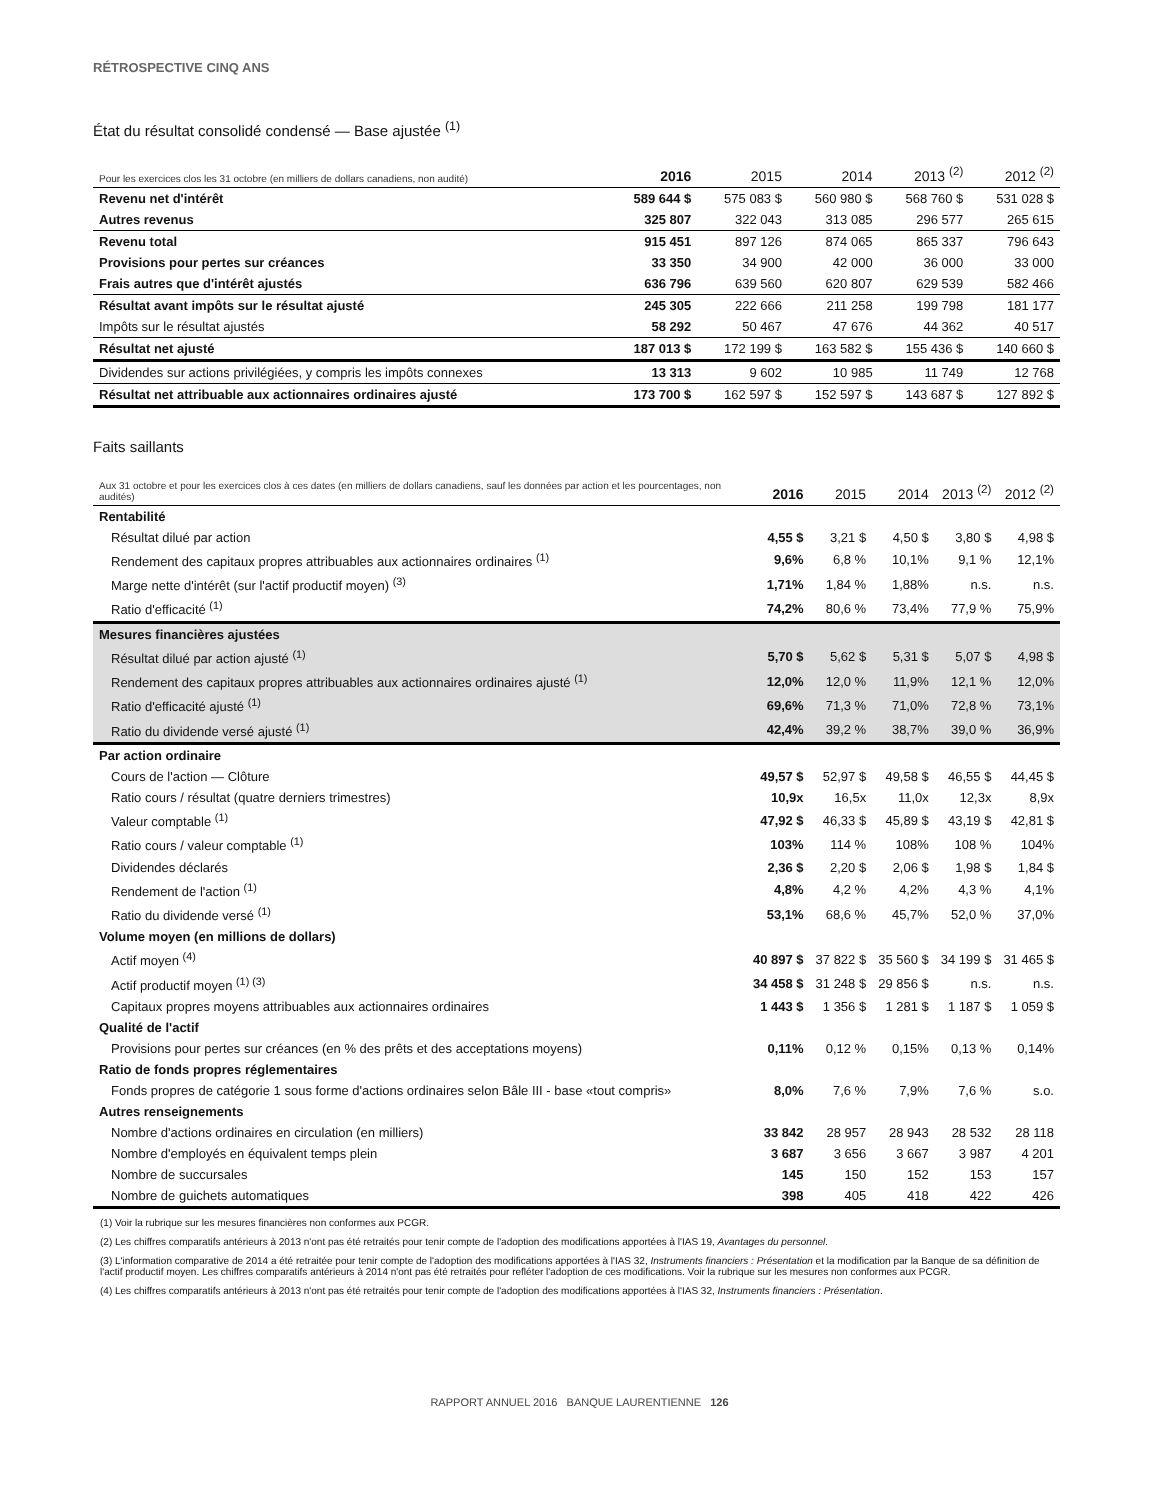RÉTROSPECTIVE CINQ ANS
État du résultat consolidé condensé — Base ajustée <sup>(1)</sup>
| Pour les exercices clos les 31 octobre (en milliers de dollars canadiens, non audité) | 2016 | 2015 | 2014 | 2013 <sup>(2)</sup> | 2012 <sup>(2)</sup> |
| --- | --- | --- | --- | --- | --- |
| Revenu net d'intérêt | 589 644 $ | 575 083 $ | 560 980 $ | 568 760 $ | 531 028 $ |
| Autres revenus | 325 807 | 322 043 | 313 085 | 296 577 | 265 615 |
| Revenu total | 915 451 | 897 126 | 874 065 | 865 337 | 796 643 |
| Provisions pour pertes sur créances | 33 350 | 34 900 | 42 000 | 36 000 | 33 000 |
| Frais autres que d'intérêt ajustés | 636 796 | 639 560 | 620 807 | 629 539 | 582 466 |
| Résultat avant impôts sur le résultat ajusté | 245 305 | 222 666 | 211 258 | 199 798 | 181 177 |
| Impôts sur le résultat ajustés | 58 292 | 50 467 | 47 676 | 44 362 | 40 517 |
| Résultat net ajusté | 187 013 $ | 172 199 $ | 163 582 $ | 155 436 $ | 140 660 $ |
| Dividendes sur actions privilégiées, y compris les impôts connexes | 13 313 | 9 602 | 10 985 | 11 749 | 12 768 |
| Résultat net attribuable aux actionnaires ordinaires ajusté | 173 700 $ | 162 597 $ | 152 597 $ | 143 687 $ | 127 892 $ |
Faits saillants
| Aux 31 octobre et pour les exercices clos à ces dates (en milliers de dollars canadiens, sauf les données par action et les pourcentages, non audités) | 2016 | 2015 | 2014 | 2013 <sup>(2)</sup> | 2012 <sup>(2)</sup> |
| --- | --- | --- | --- | --- | --- |
| Rentabilité | | | | | |
| Résultat dilué par action | 4,55 $ | 3,21 $ | 4,50 $ | 3,80 $ | 4,98 $ |
| Rendement des capitaux propres attribuables aux actionnaires ordinaires <sup>(1)</sup> | 9,6% | 6,8 % | 10,1% | 9,1 % | 12,1% |
| Marge nette d'intérêt (sur l'actif productif moyen) <sup>(3)</sup> | 1,71% | 1,84 % | 1,88% | n.s. | n.s. |
| Ratio d'efficacité <sup>(1)</sup> | 74,2% | 80,6 % | 73,4% | 77,9 % | 75,9% |
| Mesures financières ajustées | | | | | |
| Résultat dilué par action ajusté <sup>(1)</sup> | 5,70 $ | 5,62 $ | 5,31 $ | 5,07 $ | 4,98 $ |
| Rendement des capitaux propres attribuables aux actionnaires ordinaires ajusté <sup>(1)</sup> | 12,0% | 12,0 % | 11,9% | 12,1 % | 12,0% |
| Ratio d'efficacité ajusté <sup>(1)</sup> | 69,6% | 71,3 % | 71,0% | 72,8 % | 73,1% |
| Ratio du dividende versé ajusté <sup>(1)</sup> | 42,4% | 39,2 % | 38,7% | 39,0 % | 36,9% |
| Par action ordinaire | | | | | |
| Cours de l'action — Clôture | 49,57 $ | 52,97 $ | 49,58 $ | 46,55 $ | 44,45 $ |
| Ratio cours / résultat (quatre derniers trimestres) | 10,9x | 16,5x | 11,0x | 12,3x | 8,9x |
| Valeur comptable <sup>(1)</sup> | 47,92 $ | 46,33 $ | 45,89 $ | 43,19 $ | 42,81 $ |
| Ratio cours / valeur comptable <sup>(1)</sup> | 103% | 114 % | 108% | 108 % | 104% |
| Dividendes déclarés | 2,36 $ | 2,20 $ | 2,06 $ | 1,98 $ | 1,84 $ |
| Rendement de l'action <sup>(1)</sup> | 4,8% | 4,2 % | 4,2% | 4,3 % | 4,1% |
| Ratio du dividende versé <sup>(1)</sup> | 53,1% | 68,6 % | 45,7% | 52,0 % | 37,0% |
| Volume moyen (en millions de dollars) | | | | | |
| Actif moyen <sup>(4)</sup> | 40 897 $ | 37 822 $ | 35 560 $ | 34 199 $ | 31 465 $ |
| Actif productif moyen <sup>(1) (3)</sup> | 34 458 $ | 31 248 $ | 29 856 $ | n.s. | n.s. |
| Capitaux propres moyens attribuables aux actionnaires ordinaires | 1 443 $ | 1 356 $ | 1 281 $ | 1 187 $ | 1 059 $ |
| Qualité de l'actif | | | | | |
| Provisions pour pertes sur créances (en % des prêts et des acceptations moyens) | 0,11% | 0,12 % | 0,15% | 0,13 % | 0,14% |
| Ratio de fonds propres réglementaires | | | | | |
| Fonds propres de catégorie 1 sous forme d'actions ordinaires selon Bâle III - base «tout compris» | 8,0% | 7,6 % | 7,9% | 7,6 % | s.o. |
| Autres renseignements | | | | | |
| Nombre d'actions ordinaires en circulation (en milliers) | 33 842 | 28 957 | 28 943 | 28 532 | 28 118 |
| Nombre d'employés en équivalent temps plein | 3 687 | 3 656 | 3 667 | 3 987 | 4 201 |
| Nombre de succursales | 145 | 150 | 152 | 153 | 157 |
| Nombre de guichets automatiques | 398 | 405 | 418 | 422 | 426 |
(1) Voir la rubrique sur les mesures financières non conformes aux PCGR.
(2) Les chiffres comparatifs antérieurs à 2013 n'ont pas été retraités pour tenir compte de l'adoption des modifications apportées à l'IAS 19, Avantages du personnel.
(3) L'information comparative de 2014 a été retraitée pour tenir compte de l'adoption des modifications apportées à l'IAS 32, Instruments financiers : Présentation et la modification par la Banque de sa définition de l'actif productif moyen. Les chiffres comparatifs antérieurs à 2014 n'ont pas été retraités pour refléter l'adoption de ces modifications. Voir la rubrique sur les mesures non conformes aux PCGR.
(4) Les chiffres comparatifs antérieurs à 2013 n'ont pas été retraités pour tenir compte de l'adoption des modifications apportées à l'IAS 32, Instruments financiers : Présentation.
RAPPORT ANNUEL 2016 BANQUE LAURENTIENNE 126